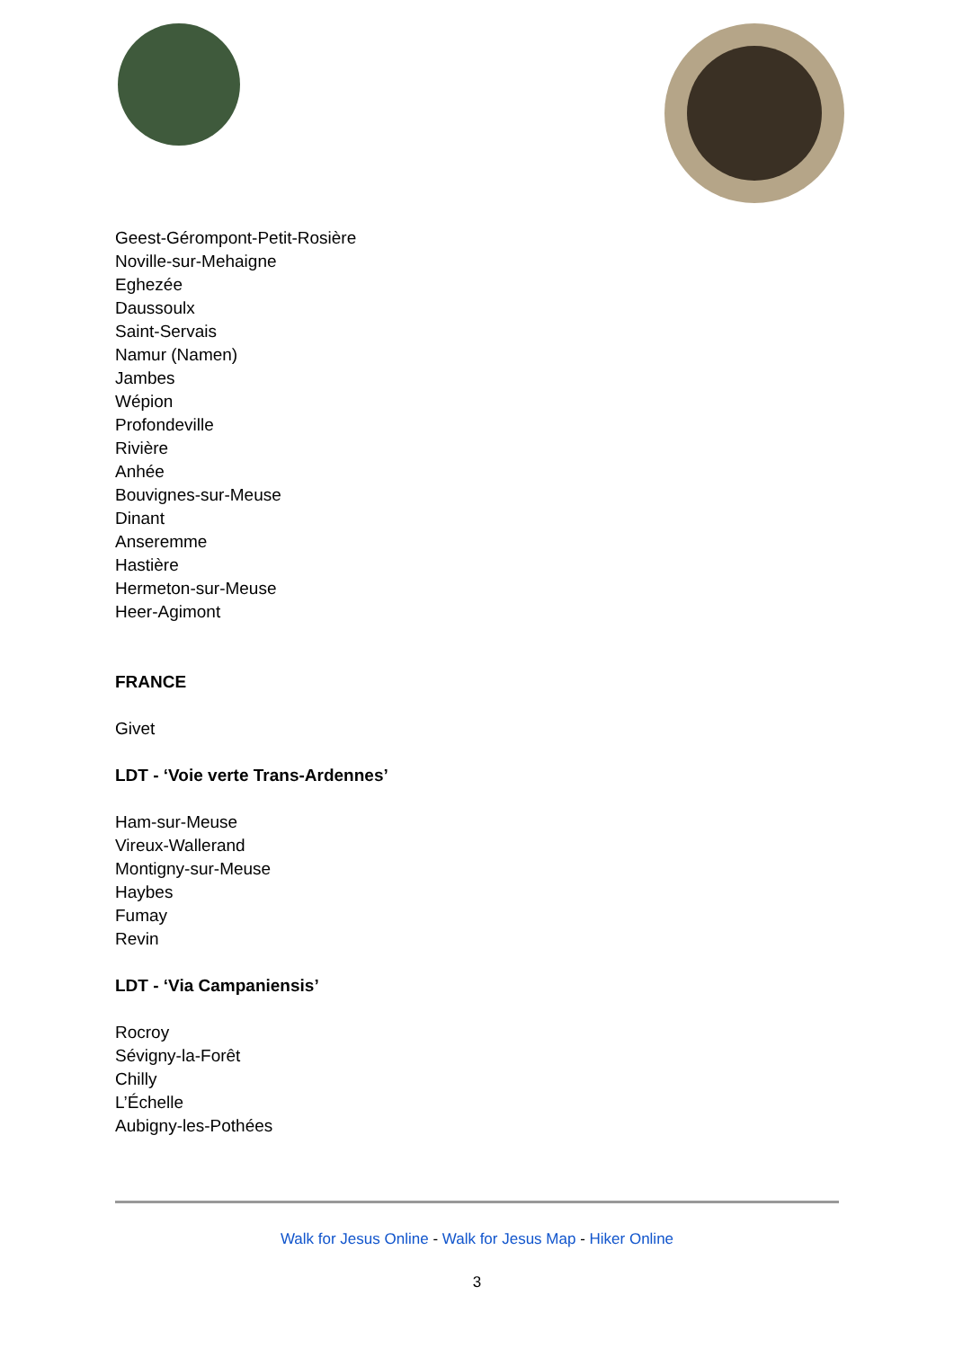Geest-Gérompont-Petit-Rosière
Noville-sur-Mehaigne
Eghezée
Daussoulx
Saint-Servais
Namur (Namen)
Jambes
Wépion
Profondeville
Rivière
Anhée
Bouvignes-sur-Meuse
Dinant
Anseremme
Hastière
Hermeton-sur-Meuse
Heer-Agimont
FRANCE
Givet
LDT - ‘Voie verte Trans-Ardennes’
Ham-sur-Meuse
Vireux-Wallerand
Montigny-sur-Meuse
Haybes
Fumay
Revin
LDT - ‘Via Campaniensis’
Rocroy
Sévigny-la-Forêt
Chilly
L’Échelle
Aubigny-les-Pothées
Walk for Jesus Online - Walk for Jesus Map - Hiker Online
3